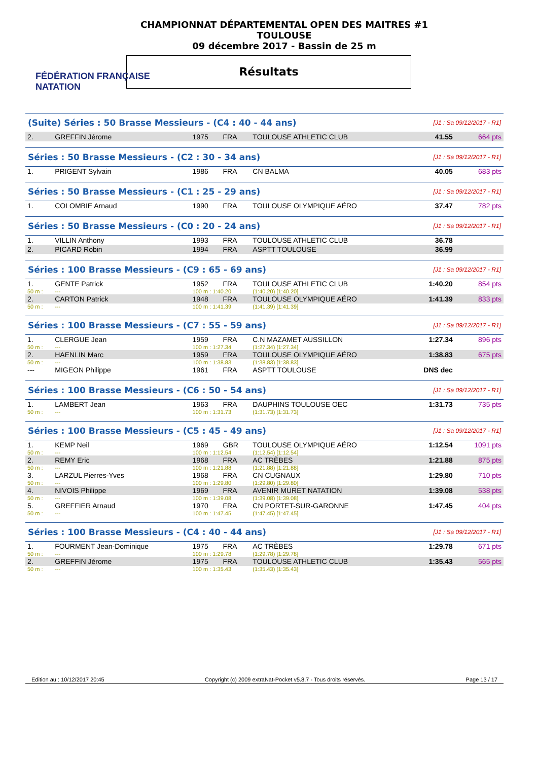FÉDÉRATION FRANÇAISE
NATATION
CHAMPIONNAT DÉPARTEMENTAL OPEN DES MAITRES #1
TOULOUSE
09 décembre 2017 - Bassin de 25 m
Résultats
| (Suite) Séries : 50 Brasse Messieurs - (C4 : 40 - 44 ans) | | | | | [J1 : Sa 09/12/2017 - R1] | |
| 2. | GREFFIN Jérome | 1975 | FRA | TOULOUSE ATHLETIC CLUB | 41.55 | 664 pts |
| Séries : 50 Brasse Messieurs - (C2 : 30 - 34 ans) | | | | | [J1 : Sa 09/12/2017 - R1] | |
| 1. | PRIGENT Sylvain | 1986 | FRA | CN BALMA | 40.05 | 683 pts |
| Séries : 50 Brasse Messieurs - (C1 : 25 - 29 ans) | | | | | [J1 : Sa 09/12/2017 - R1] | |
| 1. | COLOMBIE Arnaud | 1990 | FRA | TOULOUSE OLYMPIQUE AÉRO | 37.47 | 782 pts |
| Séries : 50 Brasse Messieurs - (C0 : 20 - 24 ans) | | | | | [J1 : Sa 09/12/2017 - R1] | |
| 1. | VILLIN Anthony | 1993 | FRA | TOULOUSE ATHLETIC CLUB | 36.78 | |
| 2. | PICARD Robin | 1994 | FRA | ASPTT TOULOUSE | 36.99 | |
| Séries : 100 Brasse Messieurs - (C9 : 65 - 69 ans) | | | | | [J1 : Sa 09/12/2017 - R1] | |
| 1. | GENTE Patrick | 1952 | FRA | TOULOUSE ATHLETIC CLUB | 1:40.20 | 854 pts |
| 50 m : | --- | 100 m : 1:40.20 | | (1:40.20) [1:40.20] | | |
| 2. | CARTON Patrick | 1948 | FRA | TOULOUSE OLYMPIQUE AÉRO | 1:41.39 | 833 pts |
| 50 m : | --- | 100 m : 1:41.39 | | (1:41.39) [1:41.39] | | |
| Séries : 100 Brasse Messieurs - (C7 : 55 - 59 ans) | | | | | [J1 : Sa 09/12/2017 - R1] | |
| 1. | CLERGUE Jean | 1959 | FRA | C.N MAZAMET AUSSILLON | 1:27.34 | 896 pts |
| 50 m : | --- | 100 m : 1:27.34 | | (1:27.34) [1:27.34] | | |
| 2. | HAENLIN Marc | 1959 | FRA | TOULOUSE OLYMPIQUE AÉRO | 1:38.83 | 675 pts |
| 50 m : | --- | 100 m : 1:38.83 | | (1:38.83) [1:38.83] | | |
| --- | MIGEON Philippe | 1961 | FRA | ASPTT TOULOUSE | DNS dec | |
| Séries : 100 Brasse Messieurs - (C6 : 50 - 54 ans) | | | | | [J1 : Sa 09/12/2017 - R1] | |
| 1. | LAMBERT Jean | 1963 | FRA | DAUPHINS TOULOUSE OEC | 1:31.73 | 735 pts |
| 50 m : | --- | 100 m : 1:31.73 | | (1:31.73) [1:31.73] | | |
| Séries : 100 Brasse Messieurs - (C5 : 45 - 49 ans) | | | | | [J1 : Sa 09/12/2017 - R1] | |
| 1. | KEMP Neil | 1969 | GBR | TOULOUSE OLYMPIQUE AÉRO | 1:12.54 | 1091 pts |
| 50 m : | --- | 100 m : 1:12.54 | | (1:12.54) [1:12.54] | | |
| 2. | REMY Eric | 1968 | FRA | AC TRÈBES | 1:21.88 | 875 pts |
| 50 m : | --- | 100 m : 1:21.88 | | (1:21.88) [1:21.88] | | |
| 3. | LARZUL Pierres-Yves | 1968 | FRA | CN CUGNAUX | 1:29.80 | 710 pts |
| 50 m : | --- | 100 m : 1:29.80 | | (1:29.80) [1:29.80] | | |
| 4. | NIVOIS Philippe | 1969 | FRA | AVENIR MURET NATATION | 1:39.08 | 538 pts |
| 50 m : | --- | 100 m : 1:39.08 | | (1:39.08) [1:39.08] | | |
| 5. | GREFFIER Arnaud | 1970 | FRA | CN PORTET-SUR-GARONNE | 1:47.45 | 404 pts |
| 50 m : | --- | 100 m : 1:47.45 | | (1:47.45) [1:47.45] | | |
| Séries : 100 Brasse Messieurs - (C4 : 40 - 44 ans) | | | | | [J1 : Sa 09/12/2017 - R1] | |
| 1. | FOURMENT Jean-Dominique | 1975 | FRA | AC TRÈBES | 1:29.78 | 671 pts |
| 50 m : | --- | 100 m : 1:29.78 | | (1:29.78) [1:29.78] | | |
| 2. | GREFFIN Jérome | 1975 | FRA | TOULOUSE ATHLETIC CLUB | 1:35.43 | 565 pts |
| 50 m : | --- | 100 m : 1:35.43 | | (1:35.43) [1:35.43] | | |
Edition au : 10/12/2017 20:45 Copyright (c) 2009 extraNat-Pocket v5.8.7 - Tous droits réservés. Page 13 / 17